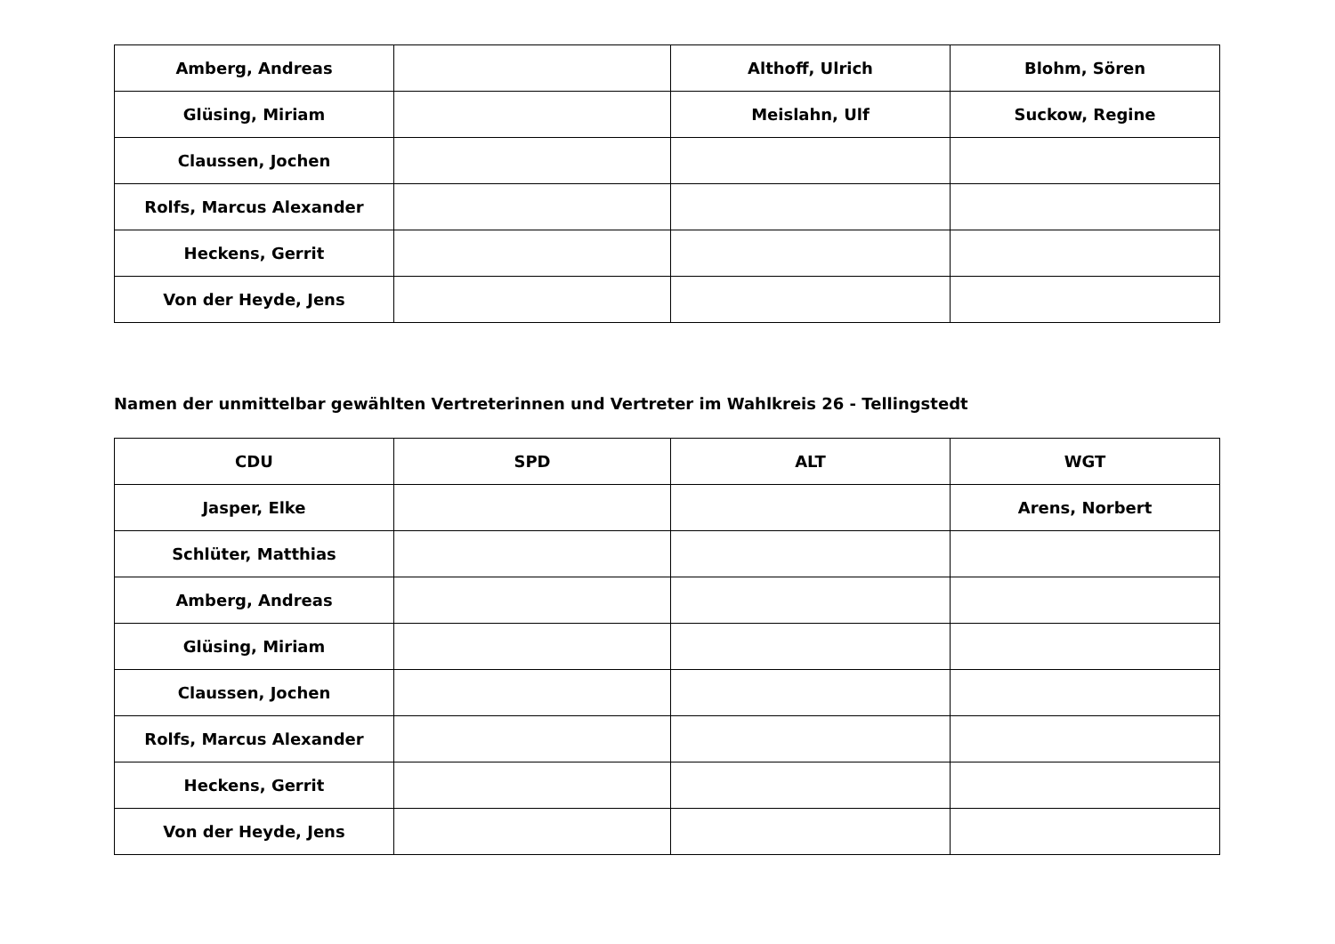| Amberg, Andreas | | Althoff, Ulrich | Blohm, Sören |
| Glüsing, Miriam | | Meislahn, Ulf | Suckow, Regine |
| Claussen, Jochen | | | |
| Rolfs, Marcus Alexander | | | |
| Heckens, Gerrit | | | |
| Von der Heyde, Jens | | | |
Namen der unmittelbar gewählten Vertreterinnen und Vertreter im Wahlkreis 26 - Tellingstedt
| CDU | SPD | ALT | WGT |
| --- | --- | --- | --- |
| Jasper, Elke | | | Arens, Norbert |
| Schlüter, Matthias | | | |
| Amberg, Andreas | | | |
| Glüsing, Miriam | | | |
| Claussen, Jochen | | | |
| Rolfs, Marcus Alexander | | | |
| Heckens, Gerrit | | | |
| Von der Heyde, Jens | | | |